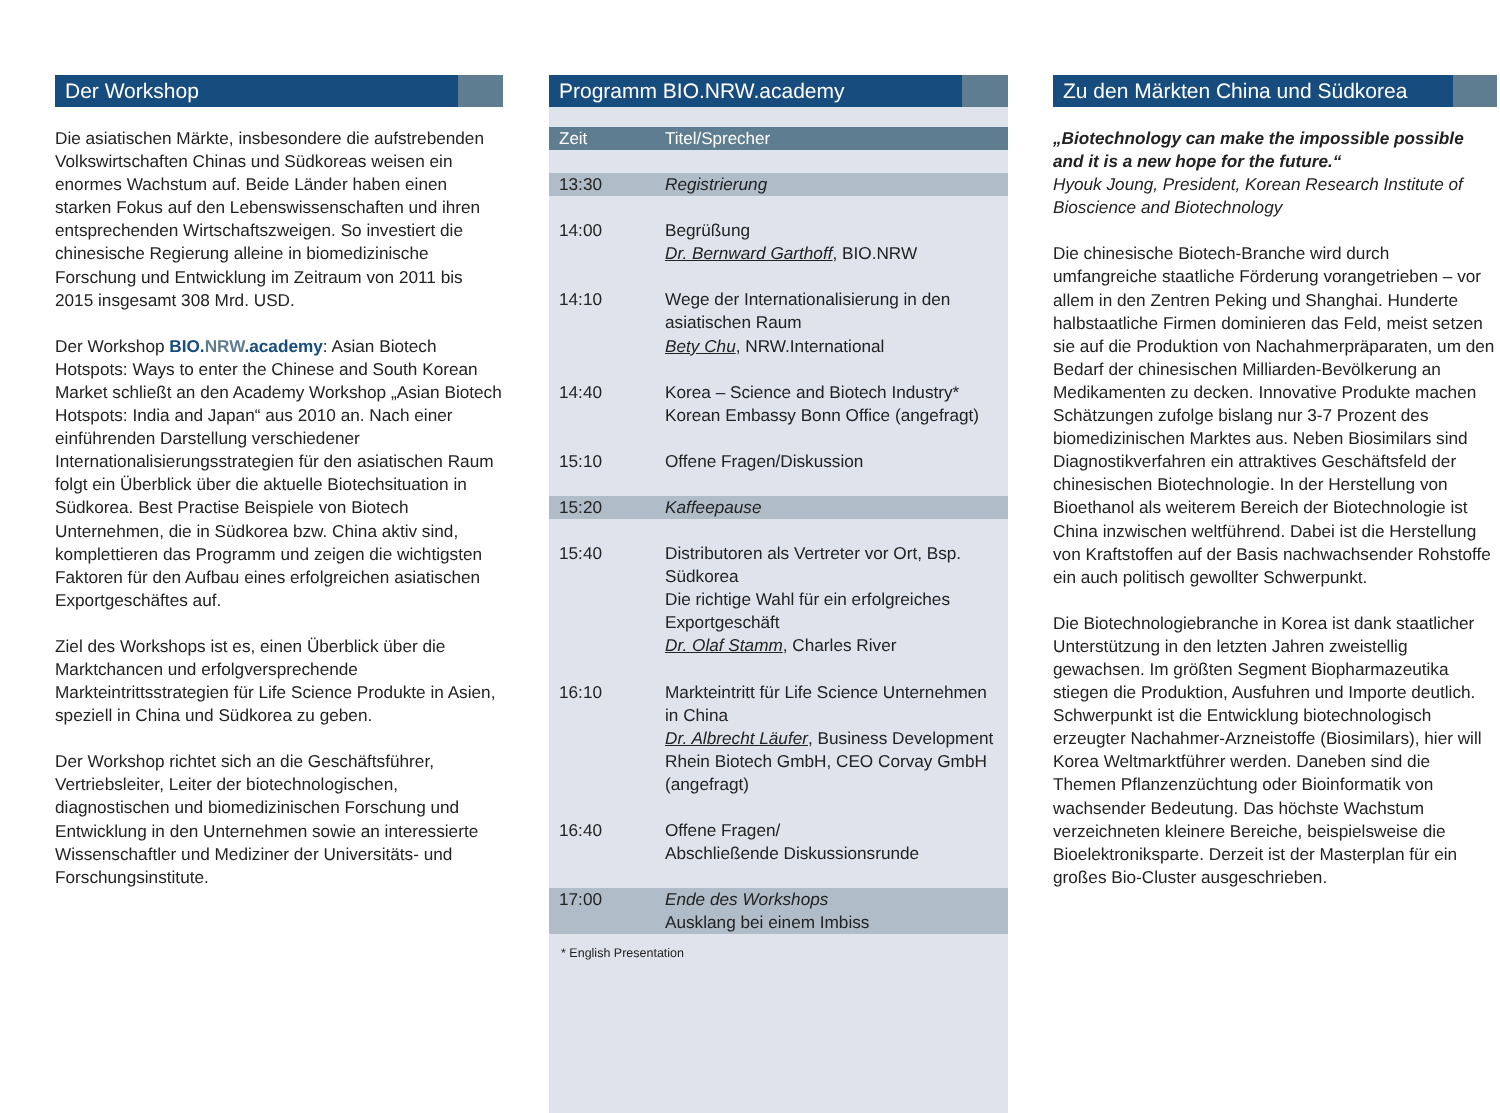Der Workshop
Die asiatischen Märkte, insbesondere die aufstrebenden Volkswirtschaften Chinas und Südkoreas weisen ein enormes Wachstum auf. Beide Länder haben einen starken Fokus auf den Lebenswissenschaften und ihren entsprechenden Wirtschaftszweigen. So investiert die chinesische Regierung alleine in biomedizinische Forschung und Entwicklung im Zeitraum von 2011 bis 2015 insgesamt 308 Mrd. USD.
Der Workshop BIO.NRW.academy: Asian Biotech Hotspots: Ways to enter the Chinese and South Korean Market schließt an den Academy Workshop „Asian Biotech Hotspots: India and Japan“ aus 2010 an. Nach einer einführenden Darstellung verschiedener Internationalisierungsstrategien für den asiatischen Raum folgt ein Überblick über die aktuelle Biotechsituation in Südkorea. Best Practise Beispiele von Biotech Unternehmen, die in Südkorea bzw. China aktiv sind, komplettieren das Programm und zeigen die wichtigsten Faktoren für den Aufbau eines erfolgreichen asiatischen Exportgeschäftes auf.
Ziel des Workshops ist es, einen Überblick über die Marktchancen und erfolgversprechende Markteintrittsstrategien für Life Science Produkte in Asien, speziell in China und Südkorea zu geben.
Der Workshop richtet sich an die Geschäftsführer, Vertriebsleiter, Leiter der biotechnologischen, diagnostischen und biomedizinischen Forschung und Entwicklung in den Unternehmen sowie an interessierte Wissenschaftler und Mediziner der Universitäts- und Forschungsinstitute.
Programm BIO.NRW.academy
| Zeit | Titel/Sprecher |
| --- | --- |
| 13:30 | Registrierung |
| 14:00 | Begrüßung Dr. Bernward Garthoff , BIO.NRW |
| 14:10 | Wege der Internationalisierung in den asiatischen Raum Bety Chu , NRW.International |
| 14:40 | Korea – Science and Biotech Industry* Korean Embassy Bonn Office (angefragt) |
| 15:10 | Offene Fragen/Diskussion |
| 15:20 | Kaffeepause |
| 15:40 | Distributoren als Vertreter vor Ort, Bsp. Südkorea Die richtige Wahl für ein erfolgreiches Exportgeschäft Dr. Olaf Stamm , Charles River |
| 16:10 | Markteintritt für Life Science Unternehmen in China Dr. Albrecht Läufer , Business Development Rhein Biotech GmbH, CEO Corvay GmbH (angefragt) |
| 16:40 | Offene Fragen/ Abschließende Diskussionsrunde |
| 17:00 | Ende des Workshops Ausklang bei einem Imbiss |
* English Presentation
Zu den Märkten China und Südkorea
„Biotechnology can make the impossible possible and it is a new hope for the future.“
Hyouk Joung, President, Korean Research Institute of Bioscience and Biotechnology
Die chinesische Biotech-Branche wird durch umfangreiche staatliche Förderung vorangetrieben – vor allem in den Zentren Peking und Shanghai. Hunderte halbstaatliche Firmen dominieren das Feld, meist setzen sie auf die Produktion von Nachahmerpräparaten, um den Bedarf der chinesischen Milliarden-Bevölkerung an Medikamenten zu decken. Innovative Produkte machen Schätzungen zufolge bislang nur 3-7 Prozent des biomedizinischen Marktes aus. Neben Biosimilars sind Diagnostikverfahren ein attraktives Geschäftsfeld der chinesischen Biotechnologie. In der Herstellung von Bioethanol als weiterem Bereich der Biotechnologie ist China inzwischen weltführend. Dabei ist die Herstellung von Kraftstoffen auf der Basis nachwachsender Rohstoffe ein auch politisch gewollter Schwerpunkt.
Die Biotechnologiebranche in Korea ist dank staatlicher Unterstützung in den letzten Jahren zweistellig gewachsen. Im größten Segment Biopharmazeutika stiegen die Produktion, Ausfuhren und Importe deutlich. Schwerpunkt ist die Entwicklung biotechnologisch erzeugter Nachahmer-Arzneistoffe (Biosimilars), hier will Korea Weltmarktführer werden. Daneben sind die Themen Pflanzenzüchtung oder Bioinformatik von wachsender Bedeutung. Das höchste Wachstum verzeichneten kleinere Bereiche, beispielsweise die Bioelektroniksparte. Derzeit ist der Masterplan für ein großes Bio-Cluster ausgeschrieben.